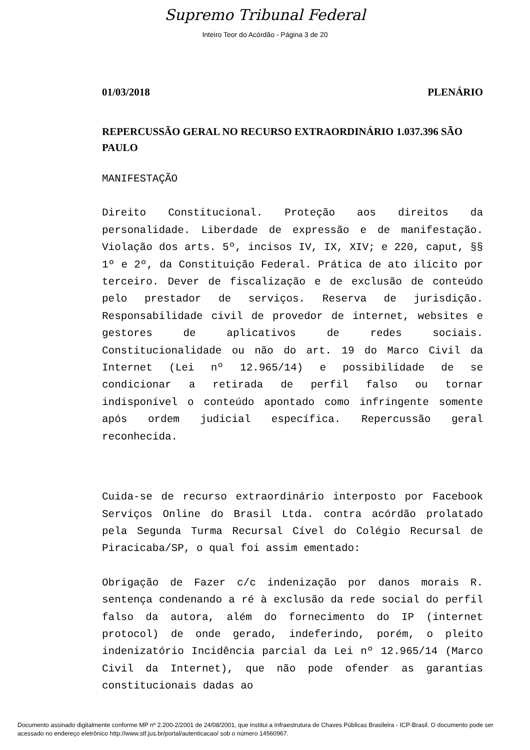Supremo Tribunal Federal
Inteiro Teor do Acórdão - Página 3 de 20
01/03/2018 PLENÁRIO
REPERCUSSÃO GERAL NO RECURSO EXTRAORDINÁRIO 1.037.396 SÃO PAULO
MANIFESTAÇÃO
Direito Constitucional. Proteção aos direitos da personalidade. Liberdade de expressão e de manifestação. Violação dos arts. 5º, incisos IV, IX, XIV; e 220, caput, §§ 1º e 2º, da Constituição Federal. Prática de ato ilícito por terceiro. Dever de fiscalização e de exclusão de conteúdo pelo prestador de serviços. Reserva de jurisdição. Responsabilidade civil de provedor de internet, websites e gestores de aplicativos de redes sociais. Constitucionalidade ou não do art. 19 do Marco Civil da Internet (Lei nº 12.965/14) e possibilidade de se condicionar a retirada de perfil falso ou tornar indisponível o conteúdo apontado como infringente somente após ordem judicial específica. Repercussão geral reconhecida.
Cuida-se de recurso extraordinário interposto por Facebook Serviços Online do Brasil Ltda. contra acórdão prolatado pela Segunda Turma Recursal Cível do Colégio Recursal de Piracicaba/SP, o qual foi assim ementado:
Obrigação de Fazer c/c indenização por danos morais R. sentença condenando a ré à exclusão da rede social do perfil falso da autora, além do fornecimento do IP (internet protocol) de onde gerado, indeferindo, porém, o pleito indenizatório Incidência parcial da Lei nº 12.965/14 (Marco Civil da Internet), que não pode ofender as garantias constitucionais dadas ao
Documento assinado digitalmente conforme MP nº 2.200-2/2001 de 24/08/2001, que institui a Infraestrutura de Chaves Públicas Brasileira - ICP-Brasil. O documento pode ser acessado no endereço eletrônico http://www.stf.jus.br/portal/autenticacao/ sob o número 14560967.